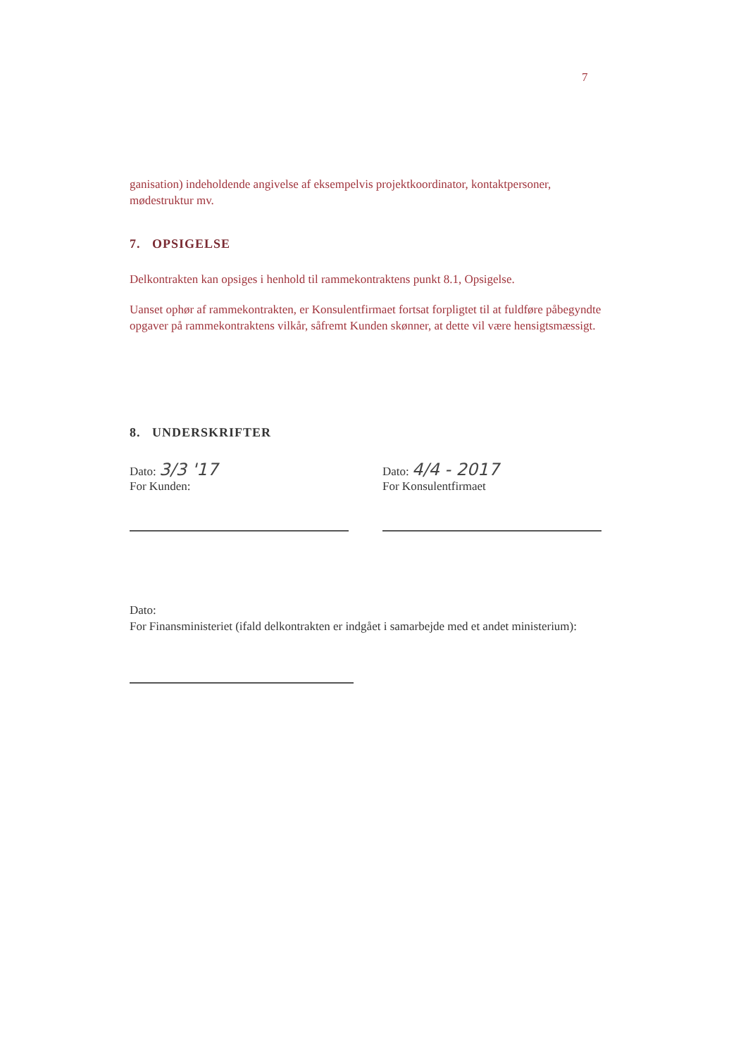7
ganisation) indeholdende angivelse af eksempelvis projektkoordinator, kontaktpersoner, mødestruktur mv.
7. OPSIGELSE
Delkontrakten kan opsiges i henhold til rammekontraktens punkt 8.1, Opsigelse.
Uanset ophør af rammekontrakten, er Konsulentfirmaet fortsat forpligtet til at fuldføre påbegyndte opgaver på rammekontraktens vilkår, såfremt Kunden skønner, at dette vil være hensigtsmæssigt.
8. UNDERSKRIFTER
Dato: 3/3 '17
For Kunden:
Dato: 4/4 - 2017
For Konsulentfirmaet
Dato:
For Finansministeriet (ifald delkontrakten er indgået i samarbejde med et andet ministerium):